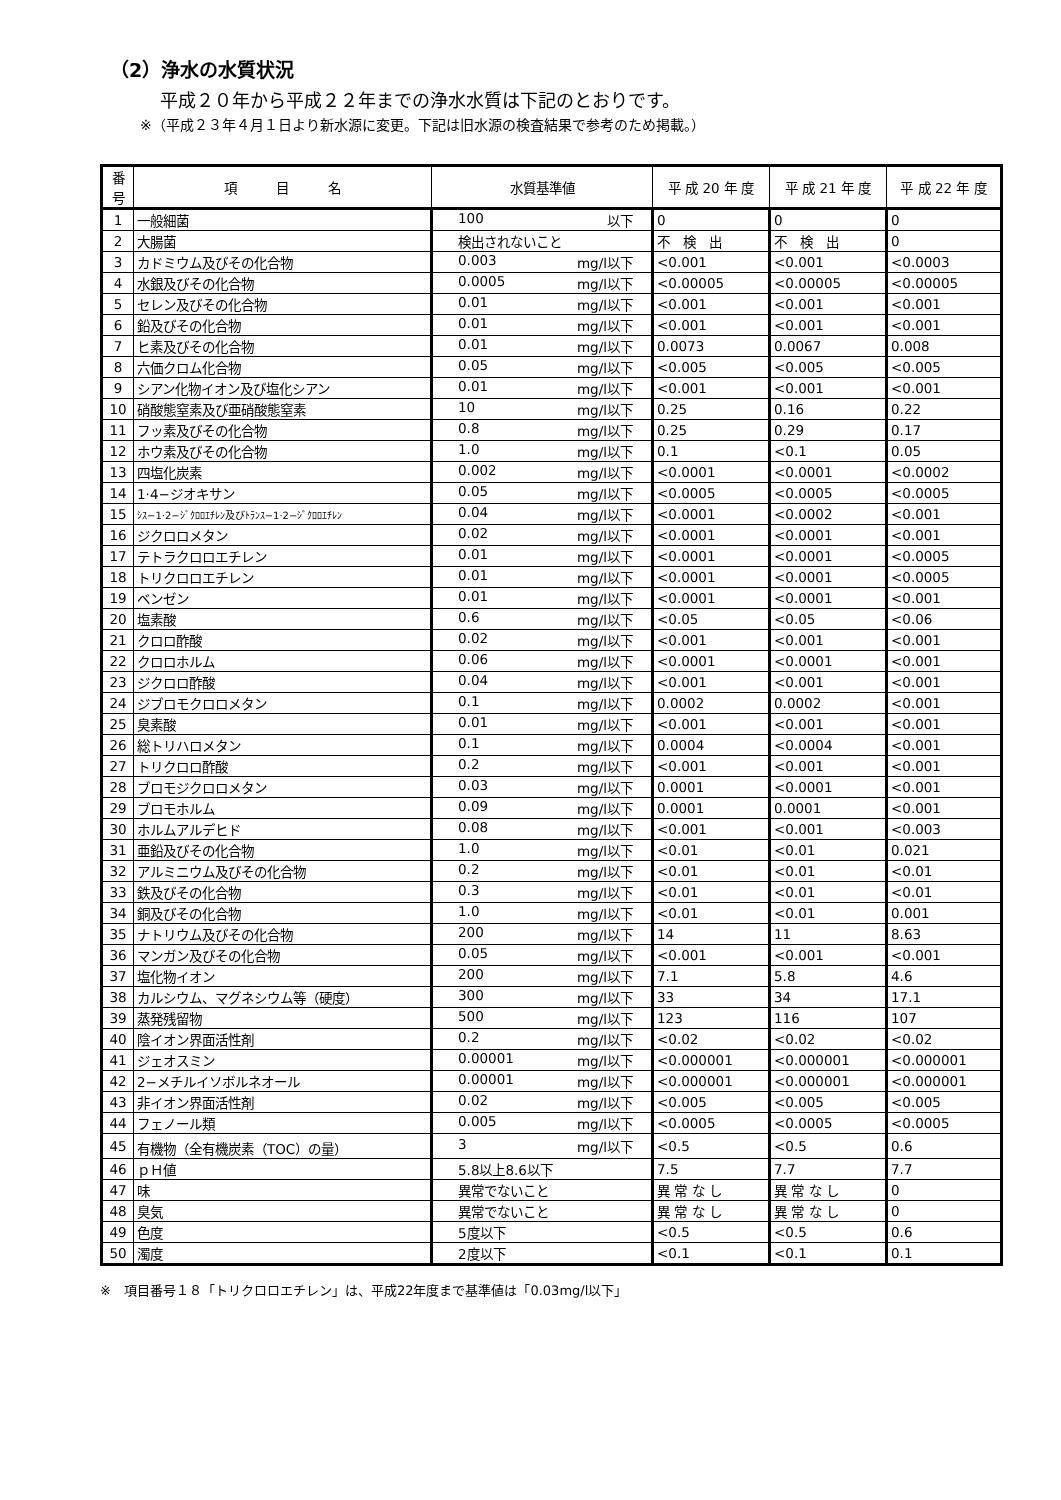（2）浄水の水質状況
平成２０年から平成２２年までの浄水水質は下記のとおりです。
※（平成２３年４月１日より新水源に変更。下記は旧水源の検査結果で参考のため掲載。）
| 番 号 | 項 目 名 | 水質基準値 | 平 成 20 年 度 | 平 成 21 年 度 | 平 成 22 年 度 |
| --- | --- | --- | --- | --- | --- |
| 1 | 一般細菌 | 100 以下 | 0 | 0 | 0 |
| 2 | 大腸菌 | 検出されないこと | 不 検 出 | 不 検 出 | 0 |
| 3 | カドミウム及びその化合物 | 0.003 mg/l以下 | <0.001 | <0.001 | <0.0003 |
| 4 | 水銀及びその化合物 | 0.0005 mg/l以下 | <0.00005 | <0.00005 | <0.00005 |
| 5 | セレン及びその化合物 | 0.01 mg/l以下 | <0.001 | <0.001 | <0.001 |
| 6 | 鉛及びその化合物 | 0.01 mg/l以下 | <0.001 | <0.001 | <0.001 |
| 7 | ヒ素及びその化合物 | 0.01 mg/l以下 | 0.0073 | 0.0067 | 0.008 |
| 8 | 六価クロム化合物 | 0.05 mg/l以下 | <0.005 | <0.005 | <0.005 |
| 9 | シアン化物イオン及び塩化シアン | 0.01 mg/l以下 | <0.001 | <0.001 | <0.001 |
| 10 | 硝酸態窒素及び亜硝酸態窒素 | 10 mg/l以下 | 0.25 | 0.16 | 0.22 |
| 11 | フッ素及びその化合物 | 0.8 mg/l以下 | 0.25 | 0.29 | 0.17 |
| 12 | ホウ素及びその化合物 | 1.0 mg/l以下 | 0.1 | <0.1 | 0.05 |
| 13 | 四塩化炭素 | 0.002 mg/l以下 | <0.0001 | <0.0001 | <0.0002 |
| 14 | 1·4−ジオキサン | 0.05 mg/l以下 | <0.0005 | <0.0005 | <0.0005 |
| 15 | ｼｽ−1·2−ｼﾞｸﾛﾛｴﾁﾚﾝ及びﾄﾗﾝｽ−1·2−ｼﾞｸﾛﾛｴﾁﾚﾝ | 0.04 mg/l以下 | <0.0001 | <0.0002 | <0.001 |
| 16 | ジクロロメタン | 0.02 mg/l以下 | <0.0001 | <0.0001 | <0.001 |
| 17 | テトラクロロエチレン | 0.01 mg/l以下 | <0.0001 | <0.0001 | <0.0005 |
| 18 | トリクロロエチレン | 0.01 mg/l以下 | <0.0001 | <0.0001 | <0.0005 |
| 19 | ベンゼン | 0.01 mg/l以下 | <0.0001 | <0.0001 | <0.001 |
| 20 | 塩素酸 | 0.6 mg/l以下 | <0.05 | <0.05 | <0.06 |
| 21 | クロロ酢酸 | 0.02 mg/l以下 | <0.001 | <0.001 | <0.001 |
| 22 | クロロホルム | 0.06 mg/l以下 | <0.0001 | <0.0001 | <0.001 |
| 23 | ジクロロ酢酸 | 0.04 mg/l以下 | <0.001 | <0.001 | <0.001 |
| 24 | ジブロモクロロメタン | 0.1 mg/l以下 | 0.0002 | 0.0002 | <0.001 |
| 25 | 臭素酸 | 0.01 mg/l以下 | <0.001 | <0.001 | <0.001 |
| 26 | 総トリハロメタン | 0.1 mg/l以下 | 0.0004 | <0.0004 | <0.001 |
| 27 | トリクロロ酢酸 | 0.2 mg/l以下 | <0.001 | <0.001 | <0.001 |
| 28 | ブロモジクロロメタン | 0.03 mg/l以下 | 0.0001 | <0.0001 | <0.001 |
| 29 | ブロモホルム | 0.09 mg/l以下 | 0.0001 | 0.0001 | <0.001 |
| 30 | ホルムアルデヒド | 0.08 mg/l以下 | <0.001 | <0.001 | <0.003 |
| 31 | 亜鉛及びその化合物 | 1.0 mg/l以下 | <0.01 | <0.01 | 0.021 |
| 32 | アルミニウム及びその化合物 | 0.2 mg/l以下 | <0.01 | <0.01 | <0.01 |
| 33 | 鉄及びその化合物 | 0.3 mg/l以下 | <0.01 | <0.01 | <0.01 |
| 34 | 銅及びその化合物 | 1.0 mg/l以下 | <0.01 | <0.01 | 0.001 |
| 35 | ナトリウム及びその化合物 | 200 mg/l以下 | 14 | 11 | 8.63 |
| 36 | マンガン及びその化合物 | 0.05 mg/l以下 | <0.001 | <0.001 | <0.001 |
| 37 | 塩化物イオン | 200 mg/l以下 | 7.1 | 5.8 | 4.6 |
| 38 | カルシウム、マグネシウム等（硬度） | 300 mg/l以下 | 33 | 34 | 17.1 |
| 39 | 蒸発残留物 | 500 mg/l以下 | 123 | 116 | 107 |
| 40 | 陰イオン界面活性剤 | 0.2 mg/l以下 | <0.02 | <0.02 | <0.02 |
| 41 | ジェオスミン | 0.00001 mg/l以下 | <0.000001 | <0.000001 | <0.000001 |
| 42 | 2−メチルイソボルネオール | 0.00001 mg/l以下 | <0.000001 | <0.000001 | <0.000001 |
| 43 | 非イオン界面活性剤 | 0.02 mg/l以下 | <0.005 | <0.005 | <0.005 |
| 44 | フェノール類 | 0.005 mg/l以下 | <0.0005 | <0.0005 | <0.0005 |
| 45 | 有機物（全有機炭素（TOC）の量） | 3 mg/l以下 | <0.5 | <0.5 | 0.6 |
| 46 | ｐＨ値 | 5.8以上8.6以下 | 7.5 | 7.7 | 7.7 |
| 47 | 味 | 異常でないこと | 異 常 な し | 異 常 な し | 0 |
| 48 | 臭気 | 異常でないこと | 異 常 な し | 異 常 な し | 0 |
| 49 | 色度 | 5度以下 | <0.5 | <0.5 | 0.6 |
| 50 | 濁度 | 2度以下 | <0.1 | <0.1 | 0.1 |
※　項目番号１８「トリクロロエチレン」は、平成22年度まで基準値は「0.03mg/l以下」